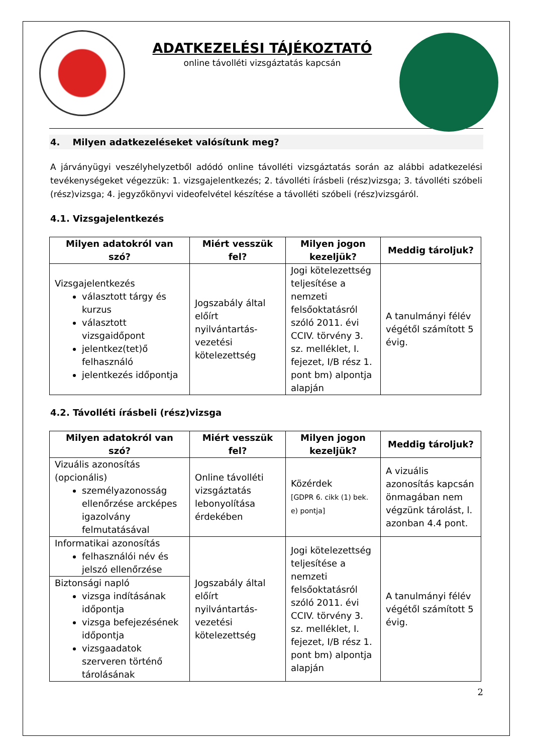ADATKEZELÉSI TÁJÉKOZTATÓ
online távolléti vizsgáztatás kapcsán
4. Milyen adatkezeléseket valósítunk meg?
A járványügyi veszélyhelyzetből adódó online távolléti vizsgáztatás során az alábbi adatkezelési tevékenységeket végezzük: 1. vizsgajelentkezés; 2. távolléti írásbeli (rész)vizsga; 3. távolléti szóbeli (rész)vizsga; 4. jegyzőkönyvi videofelvétel készítése a távolléti szóbeli (rész)vizsgáról.
4.1. Vizsgajelentkezés
| Milyen adatokról van szó? | Miért vesszük fel? | Milyen jogon kezeljük? | Meddig tároljuk? |
| --- | --- | --- | --- |
| Vizsgajelentkezés választott tárgy és kurzus választott vizsgaidőpont jelentkez(tet)ő felhasználó jelentkezés időpontja | Jogszabály által előírt nyilvántartás-vezetési kötelezettség | Jogi kötelezettség teljesítése a nemzeti felsőoktatásról szóló 2011. évi CCIV. törvény 3. sz. melléklet, I. fejezet, I/B rész 1. pont bm) alpontja alapján | A tanulmányi félév végétől számított 5 évig. |
4.2. Távolléti írásbeli (rész)vizsga
| Milyen adatokról van szó? | Miért vesszük fel? | Milyen jogon kezeljük? | Meddig tároljuk? |
| --- | --- | --- | --- |
| Vizuális azonosítás (opcionális) személyazonosság ellenőrzése arcképes igazolvány felmutatásával | Online távolléti vizsgáztatás lebonyolítása érdekében | Közérdek [GDPR 6. cikk (1) bek. e) pontja] | A vizuális azonosítás kapcsán önmagában nem végzünk tárolást, l. azonban 4.4 pont. |
| Informatikai azonosítás felhasználói név és jelszó ellenőrzése | Jogszabály által előírt nyilvántartás-vezetési kötelezettség | Jogi kötelezettség teljesítése a nemzeti felsőoktatásról szóló 2011. évi CCIV. törvény 3. sz. melléklet, I. fejezet, I/B rész 1. pont bm) alpontja alapján | A tanulmányi félév végétől számított 5 évig. |
| Biztonsági napló vizsga indításának időpontja vizsga befejezésének időpontja vizsgaadatok szerveren történő tárolásának | | | |
2